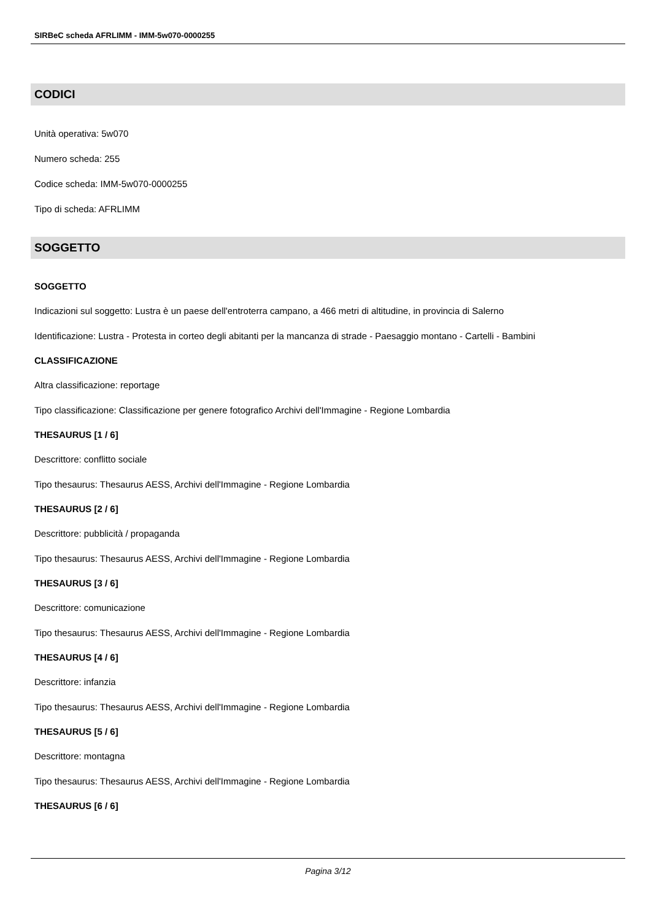SIRBeC scheda AFRLIMM - IMM-5w070-0000255
CODICI
Unità operativa: 5w070
Numero scheda: 255
Codice scheda: IMM-5w070-0000255
Tipo di scheda: AFRLIMM
SOGGETTO
SOGGETTO
Indicazioni sul soggetto: Lustra è un paese dell'entroterra campano, a 466 metri di altitudine, in provincia di Salerno
Identificazione: Lustra - Protesta in corteo degli abitanti per la mancanza di strade - Paesaggio montano - Cartelli - Bambini
CLASSIFICAZIONE
Altra classificazione: reportage
Tipo classificazione: Classificazione per genere fotografico Archivi dell'Immagine - Regione Lombardia
THESAURUS [1 / 6]
Descrittore: conflitto sociale
Tipo thesaurus: Thesaurus AESS, Archivi dell'Immagine - Regione Lombardia
THESAURUS [2 / 6]
Descrittore: pubblicità / propaganda
Tipo thesaurus: Thesaurus AESS, Archivi dell'Immagine - Regione Lombardia
THESAURUS [3 / 6]
Descrittore: comunicazione
Tipo thesaurus: Thesaurus AESS, Archivi dell'Immagine - Regione Lombardia
THESAURUS [4 / 6]
Descrittore: infanzia
Tipo thesaurus: Thesaurus AESS, Archivi dell'Immagine - Regione Lombardia
THESAURUS [5 / 6]
Descrittore: montagna
Tipo thesaurus: Thesaurus AESS, Archivi dell'Immagine - Regione Lombardia
THESAURUS [6 / 6]
Pagina 3/12